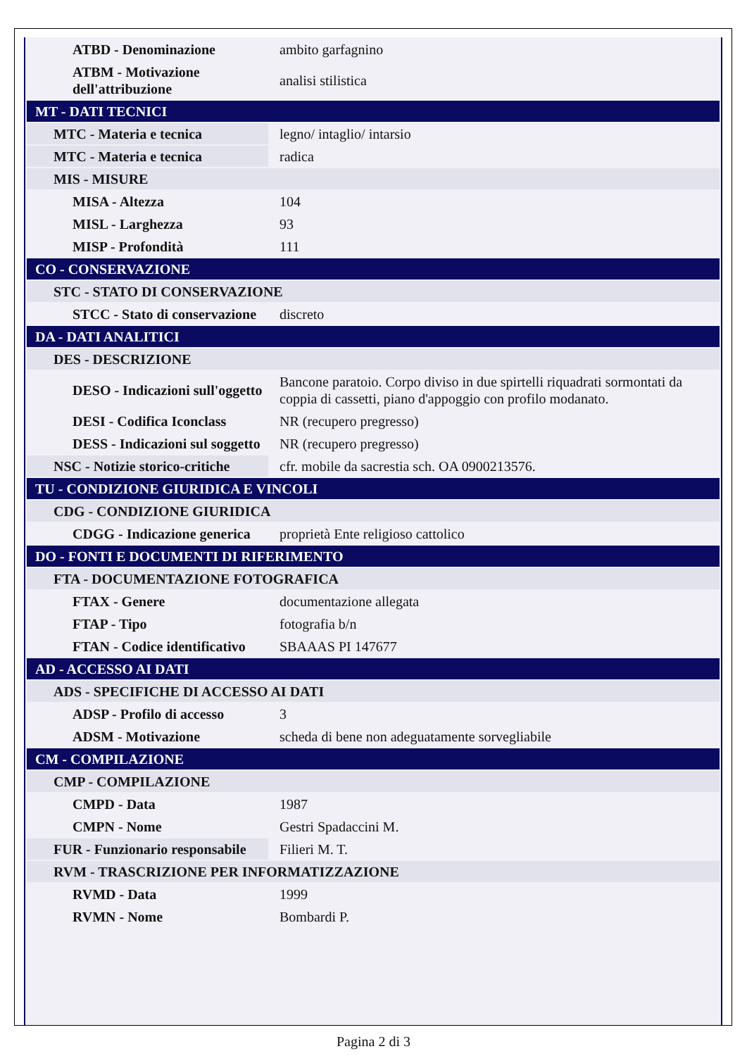| ATBD - Denominazione | ambito garfagnino |
| ATBM - Motivazione dell'attribuzione | analisi stilistica |
| MT - DATI TECNICI | |
| MTC - Materia e tecnica | legno/ intaglio/ intarsio |
| MTC - Materia e tecnica | radica |
| MIS - MISURE | |
| MISA - Altezza | 104 |
| MISL - Larghezza | 93 |
| MISP - Profondità | 111 |
| CO - CONSERVAZIONE | |
| STC - STATO DI CONSERVAZIONE | |
| STCC - Stato di conservazione | discreto |
| DA - DATI ANALITICI | |
| DES - DESCRIZIONE | |
| DESO - Indicazioni sull'oggetto | Bancone paratoio. Corpo diviso in due spirtelli riquadrati sormontati da coppia di cassetti, piano d'appoggio con profilo modanato. |
| DESI - Codifica Iconclass | NR (recupero pregresso) |
| DESS - Indicazioni sul soggetto | NR (recupero pregresso) |
| NSC - Notizie storico-critiche | cfr. mobile da sacrestia sch. OA 0900213576. |
| TU - CONDIZIONE GIURIDICA E VINCOLI | |
| CDG - CONDIZIONE GIURIDICA | |
| CDGG - Indicazione generica | proprietà Ente religioso cattolico |
| DO - FONTI E DOCUMENTI DI RIFERIMENTO | |
| FTA - DOCUMENTAZIONE FOTOGRAFICA | |
| FTAX - Genere | documentazione allegata |
| FTAP - Tipo | fotografia b/n |
| FTAN - Codice identificativo | SBAAAS PI 147677 |
| AD - ACCESSO AI DATI | |
| ADS - SPECIFICHE DI ACCESSO AI DATI | |
| ADSP - Profilo di accesso | 3 |
| ADSM - Motivazione | scheda di bene non adeguatamente sorvegliabile |
| CM - COMPILAZIONE | |
| CMP - COMPILAZIONE | |
| CMPD - Data | 1987 |
| CMPN - Nome | Gestri Spadaccini M. |
| FUR - Funzionario responsabile | Filieri M. T. |
| RVM - TRASCRIZIONE PER INFORMATIZZAZIONE | |
| RVMD - Data | 1999 |
| RVMN - Nome | Bombardi P. |
Pagina 2 di 3